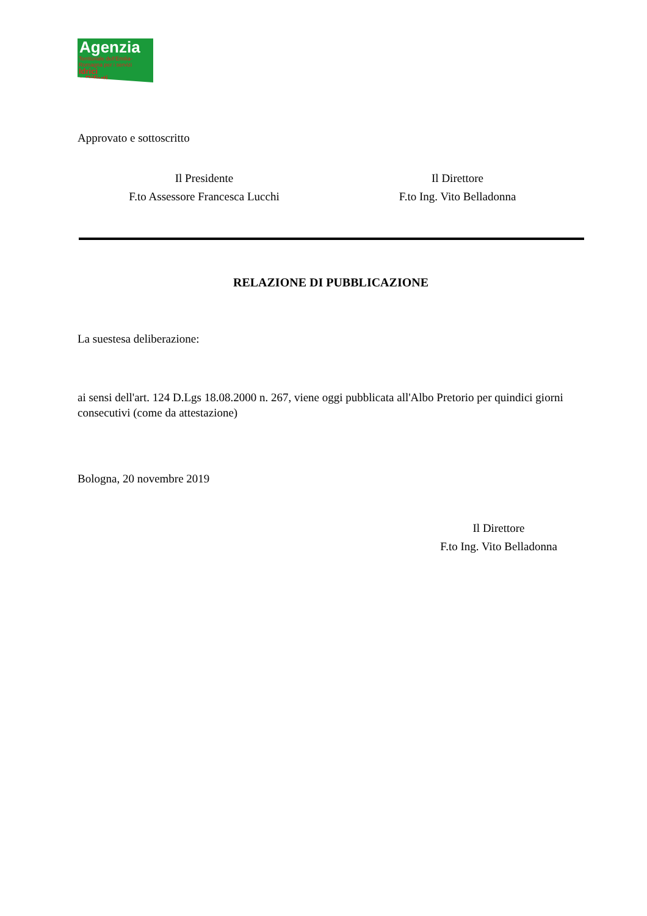Agenzia
Territoriale dell'Emilia-Romagna per i servizi
Idrici
e Rifiuti
Approvato e sottoscritto
Il Presidente
F.to Assessore Francesca Lucchi
Il Direttore
F.to Ing. Vito Belladonna
RELAZIONE DI PUBBLICAZIONE
La suestesa deliberazione:
ai sensi dell'art. 124 D.Lgs 18.08.2000 n. 267, viene oggi pubblicata all'Albo Pretorio per quindici giorni consecutivi (come da attestazione)
Bologna, 20 novembre 2019
Il Direttore
F.to Ing. Vito Belladonna